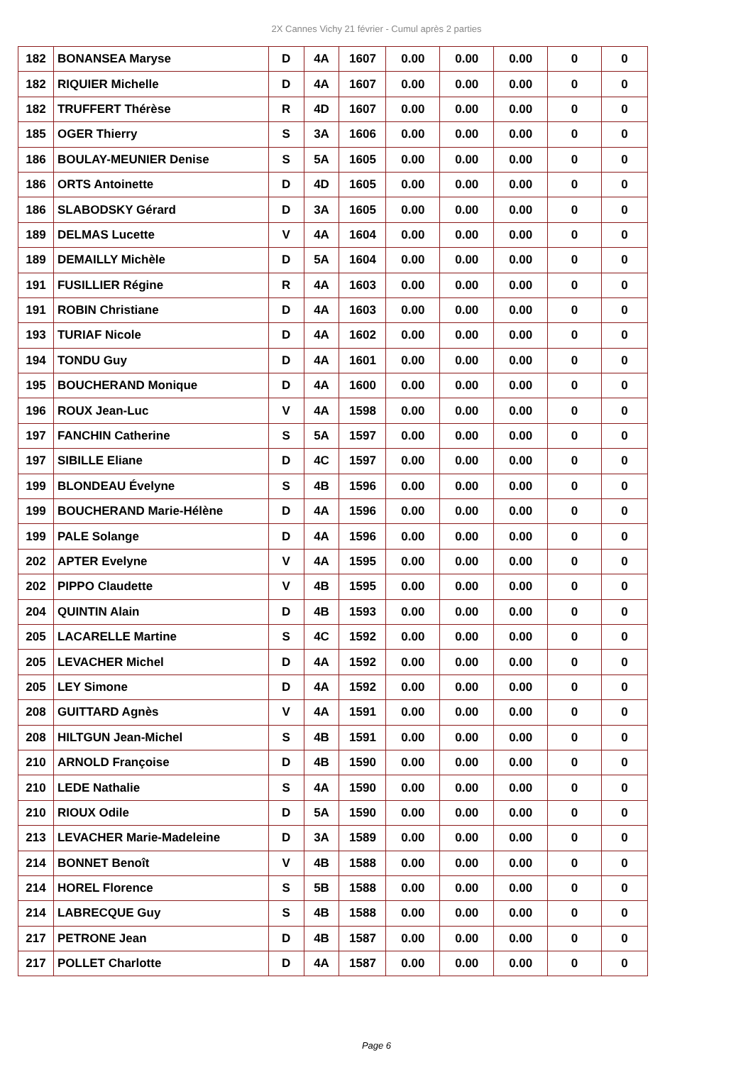2X Cannes Vichy 21 février - Cumul après 2 parties
| 182 | BONANSEA Maryse | D | 4A | 1607 | 0.00 | 0.00 | 0.00 | 0 | 0 |
| 182 | RIQUIER Michelle | D | 4A | 1607 | 0.00 | 0.00 | 0.00 | 0 | 0 |
| 182 | TRUFFERT Thérèse | R | 4D | 1607 | 0.00 | 0.00 | 0.00 | 0 | 0 |
| 185 | OGER Thierry | S | 3A | 1606 | 0.00 | 0.00 | 0.00 | 0 | 0 |
| 186 | BOULAY-MEUNIER Denise | S | 5A | 1605 | 0.00 | 0.00 | 0.00 | 0 | 0 |
| 186 | ORTS Antoinette | D | 4D | 1605 | 0.00 | 0.00 | 0.00 | 0 | 0 |
| 186 | SLABODSKY Gérard | D | 3A | 1605 | 0.00 | 0.00 | 0.00 | 0 | 0 |
| 189 | DELMAS Lucette | V | 4A | 1604 | 0.00 | 0.00 | 0.00 | 0 | 0 |
| 189 | DEMAILLY Michèle | D | 5A | 1604 | 0.00 | 0.00 | 0.00 | 0 | 0 |
| 191 | FUSILLIER Régine | R | 4A | 1603 | 0.00 | 0.00 | 0.00 | 0 | 0 |
| 191 | ROBIN Christiane | D | 4A | 1603 | 0.00 | 0.00 | 0.00 | 0 | 0 |
| 193 | TURIAF Nicole | D | 4A | 1602 | 0.00 | 0.00 | 0.00 | 0 | 0 |
| 194 | TONDU Guy | D | 4A | 1601 | 0.00 | 0.00 | 0.00 | 0 | 0 |
| 195 | BOUCHERAND Monique | D | 4A | 1600 | 0.00 | 0.00 | 0.00 | 0 | 0 |
| 196 | ROUX Jean-Luc | V | 4A | 1598 | 0.00 | 0.00 | 0.00 | 0 | 0 |
| 197 | FANCHIN Catherine | S | 5A | 1597 | 0.00 | 0.00 | 0.00 | 0 | 0 |
| 197 | SIBILLE Eliane | D | 4C | 1597 | 0.00 | 0.00 | 0.00 | 0 | 0 |
| 199 | BLONDEAU Évelyne | S | 4B | 1596 | 0.00 | 0.00 | 0.00 | 0 | 0 |
| 199 | BOUCHERAND Marie-Hélène | D | 4A | 1596 | 0.00 | 0.00 | 0.00 | 0 | 0 |
| 199 | PALE Solange | D | 4A | 1596 | 0.00 | 0.00 | 0.00 | 0 | 0 |
| 202 | APTER Evelyne | V | 4A | 1595 | 0.00 | 0.00 | 0.00 | 0 | 0 |
| 202 | PIPPO Claudette | V | 4B | 1595 | 0.00 | 0.00 | 0.00 | 0 | 0 |
| 204 | QUINTIN Alain | D | 4B | 1593 | 0.00 | 0.00 | 0.00 | 0 | 0 |
| 205 | LACARELLE Martine | S | 4C | 1592 | 0.00 | 0.00 | 0.00 | 0 | 0 |
| 205 | LEVACHER Michel | D | 4A | 1592 | 0.00 | 0.00 | 0.00 | 0 | 0 |
| 205 | LEY Simone | D | 4A | 1592 | 0.00 | 0.00 | 0.00 | 0 | 0 |
| 208 | GUITTARD Agnès | V | 4A | 1591 | 0.00 | 0.00 | 0.00 | 0 | 0 |
| 208 | HILTGUN Jean-Michel | S | 4B | 1591 | 0.00 | 0.00 | 0.00 | 0 | 0 |
| 210 | ARNOLD Françoise | D | 4B | 1590 | 0.00 | 0.00 | 0.00 | 0 | 0 |
| 210 | LEDE Nathalie | S | 4A | 1590 | 0.00 | 0.00 | 0.00 | 0 | 0 |
| 210 | RIOUX Odile | D | 5A | 1590 | 0.00 | 0.00 | 0.00 | 0 | 0 |
| 213 | LEVACHER Marie-Madeleine | D | 3A | 1589 | 0.00 | 0.00 | 0.00 | 0 | 0 |
| 214 | BONNET Benoît | V | 4B | 1588 | 0.00 | 0.00 | 0.00 | 0 | 0 |
| 214 | HOREL Florence | S | 5B | 1588 | 0.00 | 0.00 | 0.00 | 0 | 0 |
| 214 | LABRECQUE Guy | S | 4B | 1588 | 0.00 | 0.00 | 0.00 | 0 | 0 |
| 217 | PETRONE Jean | D | 4B | 1587 | 0.00 | 0.00 | 0.00 | 0 | 0 |
| 217 | POLLET Charlotte | D | 4A | 1587 | 0.00 | 0.00 | 0.00 | 0 | 0 |
Page 6